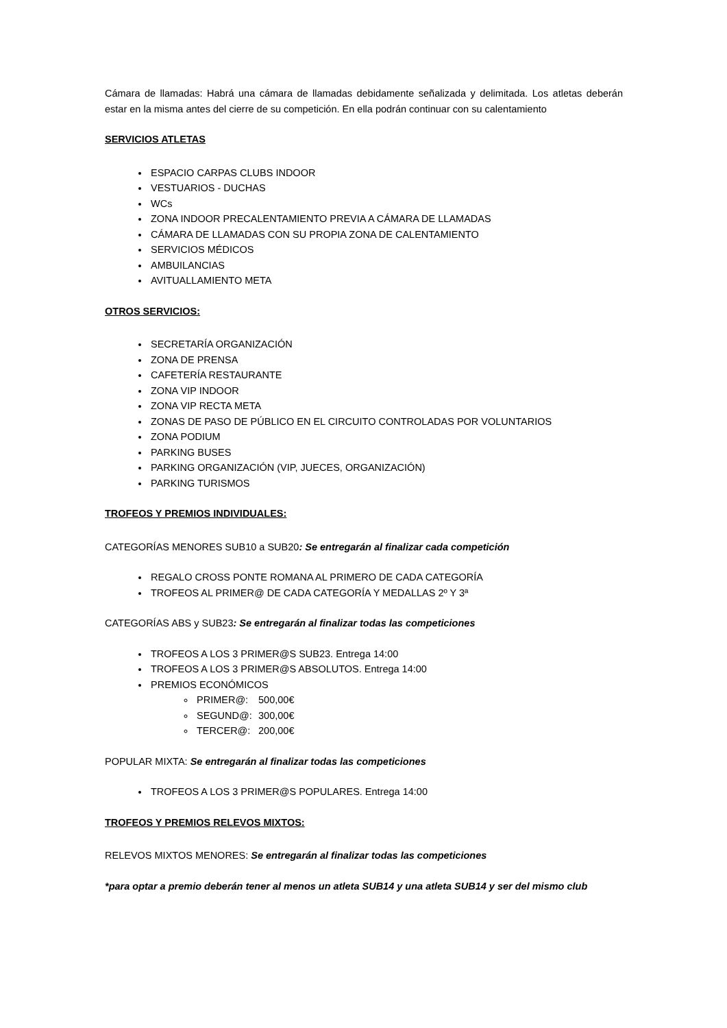Cámara de llamadas: Habrá una cámara de llamadas debidamente señalizada y delimitada. Los atletas deberán estar en la misma antes del cierre de su competición. En ella podrán continuar con su calentamiento
SERVICIOS ATLETAS
ESPACIO CARPAS CLUBS INDOOR
VESTUARIOS - DUCHAS
WCs
ZONA INDOOR PRECALENTAMIENTO PREVIA A CÁMARA DE LLAMADAS
CÁMARA DE LLAMADAS CON SU PROPIA ZONA DE CALENTAMIENTO
SERVICIOS MÉDICOS
AMBUILANCIAS
AVITUALLAMIENTO META
OTROS SERVICIOS:
SECRETARÍA ORGANIZACIÓN
ZONA DE PRENSA
CAFETERÍA RESTAURANTE
ZONA VIP INDOOR
ZONA VIP RECTA META
ZONAS DE PASO DE PÚBLICO EN EL CIRCUITO CONTROLADAS POR VOLUNTARIOS
ZONA PODIUM
PARKING BUSES
PARKING ORGANIZACIÓN (VIP, JUECES, ORGANIZACIÓN)
PARKING TURISMOS
TROFEOS Y PREMIOS INDIVIDUALES:
CATEGORÍAS MENORES SUB10 a SUB20: Se entregarán al finalizar cada competición
REGALO CROSS PONTE ROMANA AL PRIMERO DE CADA CATEGORÍA
TROFEOS AL PRIMER@ DE CADA CATEGORÍA Y MEDALLAS 2º Y 3ª
CATEGORÍAS ABS y SUB23: Se entregarán al finalizar todas las competiciones
TROFEOS A LOS 3 PRIMER@S SUB23. Entrega 14:00
TROFEOS A LOS 3 PRIMER@S ABSOLUTOS. Entrega 14:00
PREMIOS ECONÓMICOS
PRIMER@: 500,00€
SEGUND@: 300,00€
TERCER@: 200,00€
POPULAR MIXTA: Se entregarán al finalizar todas las competiciones
TROFEOS A LOS 3 PRIMER@S POPULARES. Entrega 14:00
TROFEOS Y PREMIOS RELEVOS MIXTOS:
RELEVOS MIXTOS MENORES: Se entregarán al finalizar todas las competiciones
*para optar a premio deberán tener al menos un atleta SUB14 y una atleta SUB14 y ser del mismo club